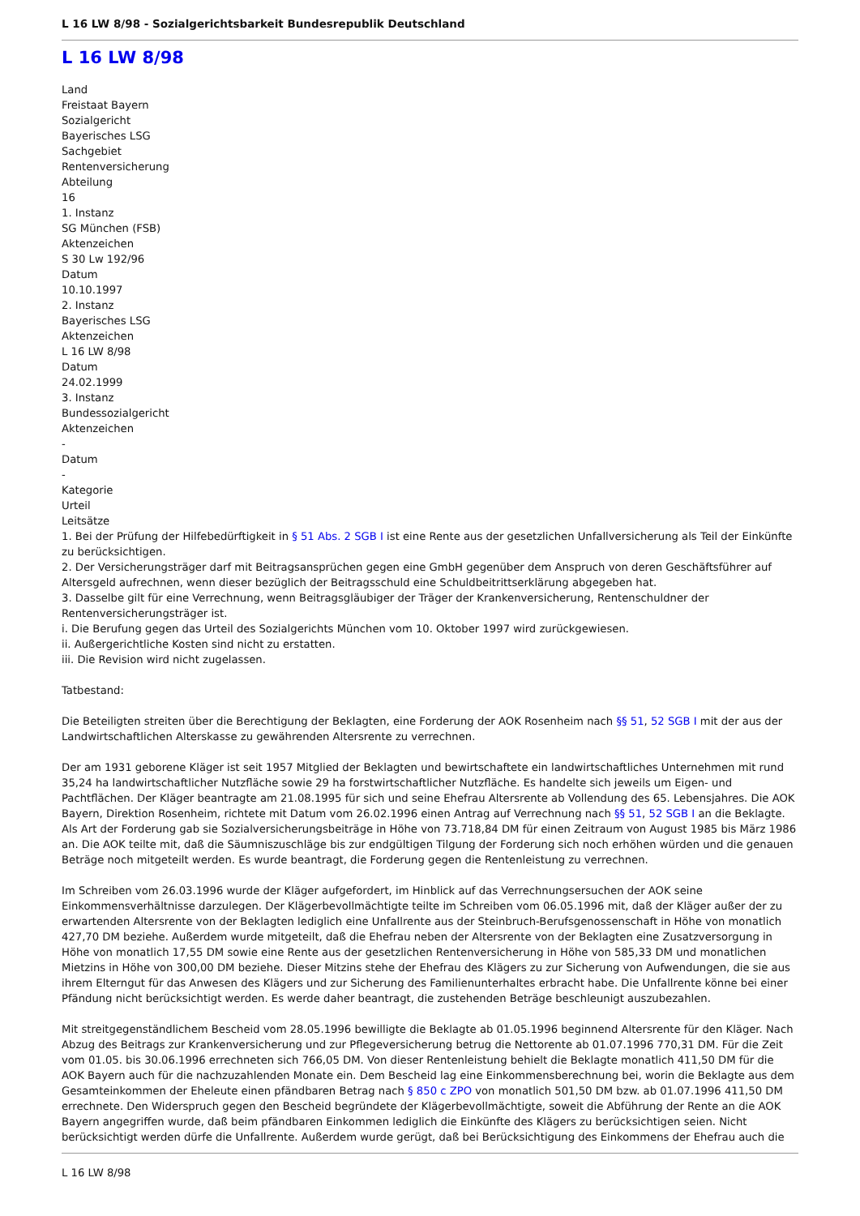L 16 LW 8/98 - Sozialgerichtsbarkeit Bundesrepublik Deutschland
L 16 LW 8/98
Land
Freistaat Bayern
Sozialgericht
Bayerisches LSG
Sachgebiet
Rentenversicherung
Abteilung
16
1. Instanz
SG München (FSB)
Aktenzeichen
S 30 Lw 192/96
Datum
10.10.1997
2. Instanz
Bayerisches LSG
Aktenzeichen
L 16 LW 8/98
Datum
24.02.1999
3. Instanz
Bundessozialgericht
Aktenzeichen
-
Datum
-
Kategorie
Urteil
Leitsätze
1. Bei der Prüfung der Hilfebedürftigkeit in § 51 Abs. 2 SGB I ist eine Rente aus der gesetzlichen Unfallversicherung als Teil der Einkünfte zu berücksichtigen.
2. Der Versicherungsträger darf mit Beitragsansprüchen gegen eine GmbH gegenüber dem Anspruch von deren Geschäftsführer auf Altersgeld aufrechnen, wenn dieser bezüglich der Beitragsschuld eine Schuldbeitrittserklärung abgegeben hat.
3. Dasselbe gilt für eine Verrechnung, wenn Beitragsgläubiger der Träger der Krankenversicherung, Rentenschuldner der Rentenversicherungsträger ist.
i. Die Berufung gegen das Urteil des Sozialgerichts München vom 10. Oktober 1997 wird zurückgewiesen.
ii. Außergerichtliche Kosten sind nicht zu erstatten.
iii. Die Revision wird nicht zugelassen.
Tatbestand:
Die Beteiligten streiten über die Berechtigung der Beklagten, eine Forderung der AOK Rosenheim nach §§ 51, 52 SGB I mit der aus der Landwirtschaftlichen Alterskasse zu gewährenden Altersrente zu verrechnen.
Der am 1931 geborene Kläger ist seit 1957 Mitglied der Beklagten und bewirtschaftete ein landwirtschaftliches Unternehmen mit rund 35,24 ha landwirtschaftlicher Nutzfläche sowie 29 ha forstwirtschaftlicher Nutzfläche. Es handelte sich jeweils um Eigen- und Pachtflächen. Der Kläger beantragte am 21.08.1995 für sich und seine Ehefrau Altersrente ab Vollendung des 65. Lebensjahres. Die AOK Bayern, Direktion Rosenheim, richtete mit Datum vom 26.02.1996 einen Antrag auf Verrechnung nach §§ 51, 52 SGB I an die Beklagte. Als Art der Forderung gab sie Sozialversicherungsbeiträge in Höhe von 73.718,84 DM für einen Zeitraum von August 1985 bis März 1986 an. Die AOK teilte mit, daß die Säumniszuschläge bis zur endgültigen Tilgung der Forderung sich noch erhöhen würden und die genauen Beträge noch mitgeteilt werden. Es wurde beantragt, die Forderung gegen die Rentenleistung zu verrechnen.
Im Schreiben vom 26.03.1996 wurde der Kläger aufgefordert, im Hinblick auf das Verrechnungsersuchen der AOK seine Einkommensverhältnisse darzulegen. Der Klägerbevollmächtigte teilte im Schreiben vom 06.05.1996 mit, daß der Kläger außer der zu erwartenden Altersrente von der Beklagten lediglich eine Unfallrente aus der Steinbruch-Berufsgenossenschaft in Höhe von monatlich 427,70 DM beziehe. Außerdem wurde mitgeteilt, daß die Ehefrau neben der Altersrente von der Beklagten eine Zusatzversorgung in Höhe von monatlich 17,55 DM sowie eine Rente aus der gesetzlichen Rentenversicherung in Höhe von 585,33 DM und monatlichen Mietzins in Höhe von 300,00 DM beziehe. Dieser Mitzins stehe der Ehefrau des Klägers zu zur Sicherung von Aufwendungen, die sie aus ihrem Elterngut für das Anwesen des Klägers und zur Sicherung des Familienunterhaltes erbracht habe. Die Unfallrente könne bei einer Pfändung nicht berücksichtigt werden. Es werde daher beantragt, die zustehenden Beträge beschleunigt auszubezahlen.
Mit streitgegenständlichem Bescheid vom 28.05.1996 bewilligte die Beklagte ab 01.05.1996 beginnend Altersrente für den Kläger. Nach Abzug des Beitrags zur Krankenversicherung und zur Pflegeversicherung betrug die Nettorente ab 01.07.1996 770,31 DM. Für die Zeit vom 01.05. bis 30.06.1996 errechneten sich 766,05 DM. Von dieser Rentenleistung behielt die Beklagte monatlich 411,50 DM für die AOK Bayern auch für die nachzuzahlenden Monate ein. Dem Bescheid lag eine Einkommensberechnung bei, worin die Beklagte aus dem Gesamteinkommen der Eheleute einen pfändbaren Betrag nach § 850 c ZPO von monatlich 501,50 DM bzw. ab 01.07.1996 411,50 DM errechnete. Den Widerspruch gegen den Bescheid begründete der Klägerbevollmächtigte, soweit die Abführung der Rente an die AOK Bayern angegriffen wurde, daß beim pfändbaren Einkommen lediglich die Einkünfte des Klägers zu berücksichtigen seien. Nicht berücksichtigt werden dürfe die Unfallrente. Außerdem wurde gerügt, daß bei Berücksichtigung des Einkommens der Ehefrau auch die
L 16 LW 8/98